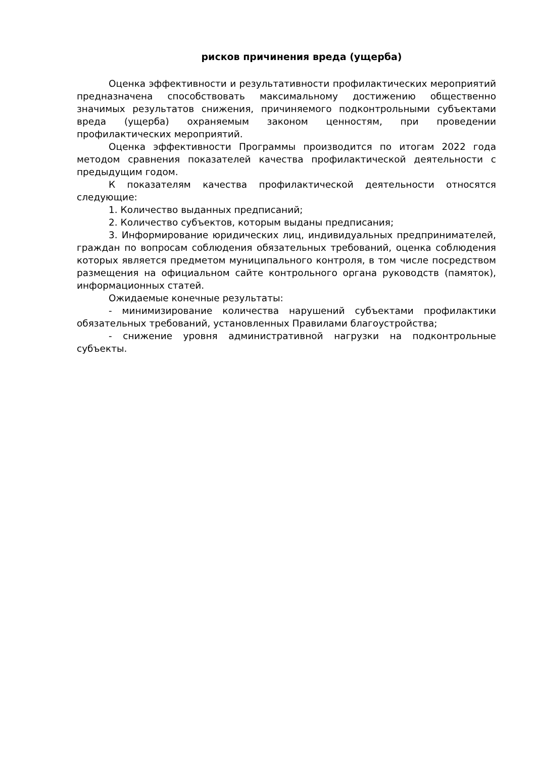рисков причинения вреда (ущерба)
Оценка эффективности и результативности профилактических мероприятий предназначена способствовать максимальному достижению общественно значимых результатов снижения, причиняемого подконтрольными субъектами вреда (ущерба) охраняемым законом ценностям, при проведении профилактических мероприятий.
Оценка эффективности Программы производится по итогам 2022 года методом сравнения показателей качества профилактической деятельности с предыдущим годом.
К показателям качества профилактической деятельности относятся следующие:
1. Количество выданных предписаний;
2. Количество субъектов, которым выданы предписания;
3. Информирование юридических лиц, индивидуальных предпринимателей, граждан по вопросам соблюдения обязательных требований, оценка соблюдения которых является предметом муниципального контроля, в том числе посредством размещения на официальном сайте контрольного органа руководств (памяток), информационных статей.
Ожидаемые конечные результаты:
- минимизирование количества нарушений субъектами профилактики обязательных требований, установленных Правилами благоустройства;
- снижение уровня административной нагрузки на подконтрольные субъекты.